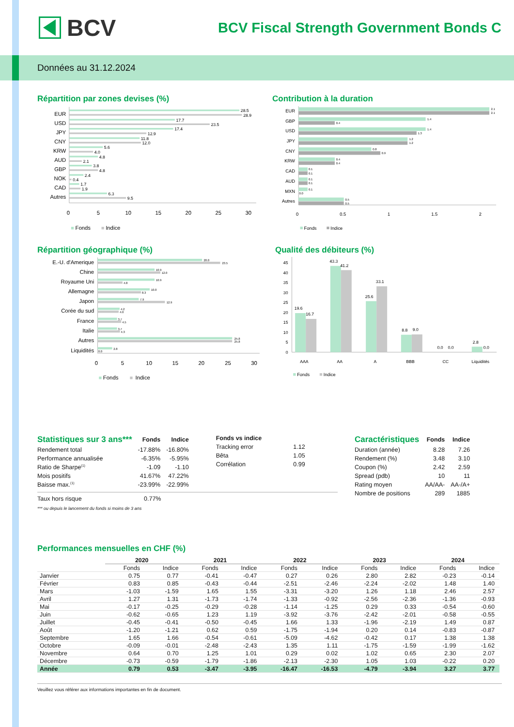BCV
BCV Fiscal Strength Government Bonds C
Données au 31.12.2024
Répartition par zones devises (%)
28.5
28.9
17.7
23.5
17.4
12.9
11.8
12.0
5.6
4.0
4.8
2.1
3.8
4.8
2.4
0.4
1.7
1.9
6.3
9.5
EUR
USD
JPY
CNY
KRW
AUD
GBP
NOK
CAD
Autres
0
5
10
15
20
25
30
Fonds
Indice
Contribution à la duration
2.1
2.1
1.4
0.4
1.4
1.3
1.2
1.2
0.8
0.9
0.4
0.4
0.1
0.1
0.1
0.1
0.1
0.0
0.5
0.5
EUR
GBP
USD
JPY
CNY
KRW
CAD
AUD
MXN
Autres
0
0.5
1
1.5
2
Fonds
Indice
Répartition géographique (%)
20.0
23.5
10.9
12.0
10.9
4.8
10.0
8.3
7.9
12.9
4.2
4.0
3.7
4.5
3.7
4.3
25.8
25.8
2.8
0.0
E.-U. d'Amerique
Chine
Royaume Uni
Allemagne
Japon
Corée du sud
France
Italie
Autres
Liquidités
0
5
10
15
20
25
30
Fonds
Indice
Qualité des débiteurs (%)
0
5
10
15
20
25
30
35
40
45
19.6
16.7
43.3
41.2
25.6
33.1
8.8
9.0
0.0
0.0
2.8
0.0
AAA
AA
A
BBB
CC
Liquidités
Fonds
Indice
| Statistiques sur 3 ans*** | Fonds | Indice |
| --- | --- | --- |
| Rendement total | -17.88% | -16.80% |
| Performance annualisée | -6.35% | -5.95% |
| Ratio de Sharpe<sup>(1)</sup> | -1.09 | -1.10 |
| Mois positifs | 41.67% | 47.22% |
| Baisse max.<sup>(1)</sup> | -23.99% | -22.99% |
| Fonds vs indice | |
| --- | --- |
| Tracking error | 1.12 |
| Bêta | 1.05 |
| Corrélation | 0.99 |
Taux hors risque 0.77%
*** ou depuis le lancement du fonds si moins de 3 ans
| Caractéristiques | Fonds | Indice |
| --- | --- | --- |
| Duration (année) | 8.28 | 7.26 |
| Rendement (%) | 3.48 | 3.10 |
| Coupon (%) | 2.42 | 2.59 |
| Spread (pdb) | 10 | 11 |
| Rating moyen | AA/AA- | AA-/A+ |
| Nombre de positions | 289 | 1885 |
Performances mensuelles en CHF (%)
| | 2020 | | 2021 | | 2022 | | 2023 | | 2024 | |
| --- | --- | --- | --- | --- | --- | --- | --- | --- | --- | --- |
| | Fonds | Indice | Fonds | Indice | Fonds | Indice | Fonds | Indice | Fonds | Indice |
| Janvier | 0.75 | 0.77 | -0.41 | -0.47 | 0.27 | 0.26 | 2.80 | 2.82 | -0.23 | -0.14 |
| Février | 0.83 | 0.85 | -0.43 | -0.44 | -2.51 | -2.46 | -2.24 | -2.02 | 1.48 | 1.40 |
| Mars | -1.03 | -1.59 | 1.65 | 1.55 | -3.31 | -3.20 | 1.26 | 1.18 | 2.46 | 2.57 |
| Avril | 1.27 | 1.31 | -1.73 | -1.74 | -1.33 | -0.92 | -2.56 | -2.36 | -1.36 | -0.93 |
| Mai | -0.17 | -0.25 | -0.29 | -0.28 | -1.14 | -1.25 | 0.29 | 0.33 | -0.54 | -0.60 |
| Juin | -0.62 | -0.65 | 1.23 | 1.19 | -3.92 | -3.76 | -2.42 | -2.01 | -0.58 | -0.55 |
| Juillet | -0.45 | -0.41 | -0.50 | -0.45 | 1.66 | 1.33 | -1.96 | -2.19 | 1.49 | 0.87 |
| Août | -1.20 | -1.21 | 0.62 | 0.59 | -1.75 | -1.94 | 0.20 | 0.14 | -0.83 | -0.87 |
| Septembre | 1.65 | 1.66 | -0.54 | -0.61 | -5.09 | -4.62 | -0.42 | 0.17 | 1.38 | 1.38 |
| Octobre | -0.09 | -0.01 | -2.48 | -2.43 | 1.35 | 1.11 | -1.75 | -1.59 | -1.99 | -1.62 |
| Novembre | 0.64 | 0.70 | 1.25 | 1.01 | 0.29 | 0.02 | 1.02 | 0.65 | 2.30 | 2.07 |
| Décembre | -0.73 | -0.59 | -1.79 | -1.86 | -2.13 | -2.30 | 1.05 | 1.03 | -0.22 | 0.20 |
| Année | 0.79 | 0.53 | -3.47 | -3.95 | -16.47 | -16.53 | -4.79 | -3.94 | 3.27 | 3.77 |
Veuillez vous référer aux informations importantes en fin de document.